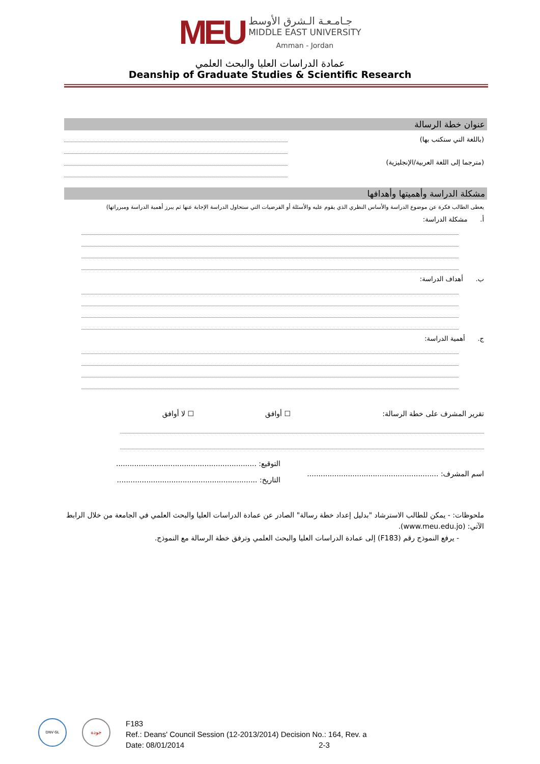MEU
جـامـعـة الـشرق الأوسط
MIDDLE EAST UNIVERSITY
Amman - Jordan
عمادة الدراسات العليا والبحث العلمي
Deanship of Graduate Studies & Scientific Research
عنوان خطة الرسالة
(باللغة التي ستكتب بها)
(مترجما إلى اللغة العربية/الإنجليزية)
مشكلة الدراسة وأهميتها وأهدافها
يعطى الطالب فكرة عن موضوع الدراسة والأساس النظري الذي يقوم عليه والأسئلة أو الفرضيات التي ستحاول الدراسة الإجابة عنها ثم يبرز أهمية الدراسة ومبرراتها)
أ. مشكلة الدراسة:
ب. أهداف الدراسة:
ج. أهمية الدراسة:
تقرير المشرف على خطة الرسالة: ☐ أوافق ☐ لا أوافق
اسم المشرف: ..........................................................
التوقيع: ..............................................................
التاريخ: ..............................................................
ملحوظات: - يمكن للطالب الاسترشاد "بدليل إعداد خطة رسالة" الصادر عن عمادة الدراسات العليا والبحث العلمي في الجامعة من خلال الرابط الآتي: (www.meu.edu.jo).
- يرفع النموذج رقم (F183) إلى عمادة الدراسات العليا والبحث العلمي وترفق خطة الرسالة مع النموذج.
DNV·GL
جودة
F183
Ref.: Deans' Council Session (12-2013/2014) Decision No.: 164, Rev. a
Date: 08/01/2014 2-3